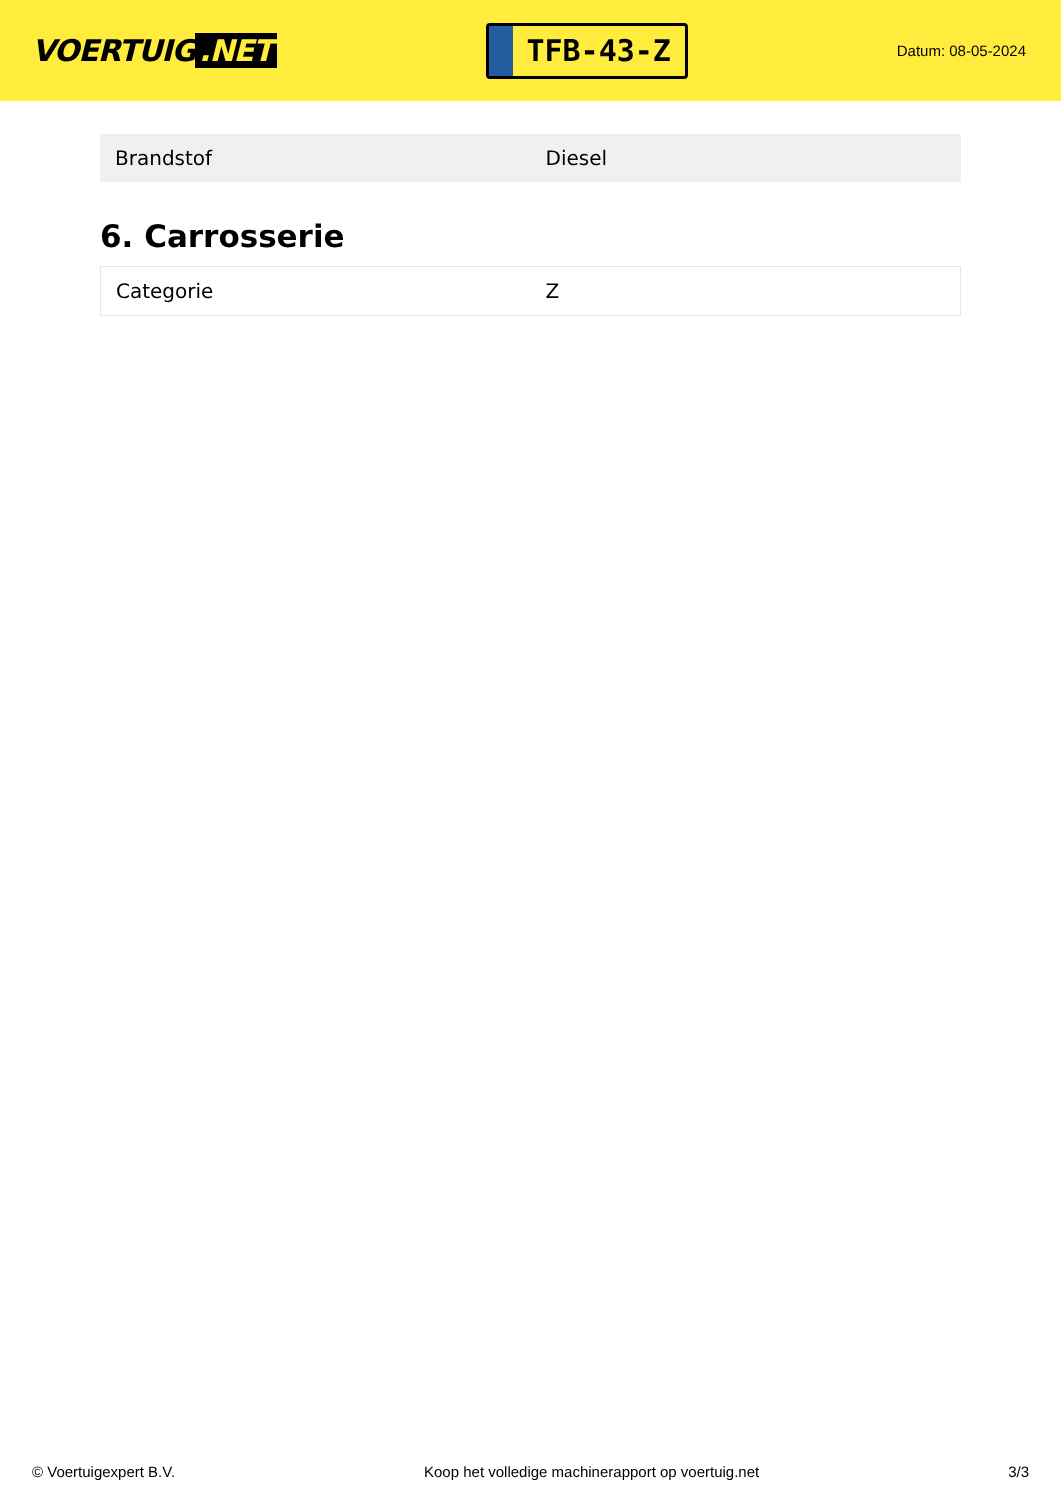VOERTUIG.NET
TFB-43-Z
Datum: 08-05-2024
| Brandstof | Diesel |
6. Carrosserie
| Categorie | Z |
© Voertuigexpert B.V. Koop het volledige machinerapport op voertuig.net 3/3